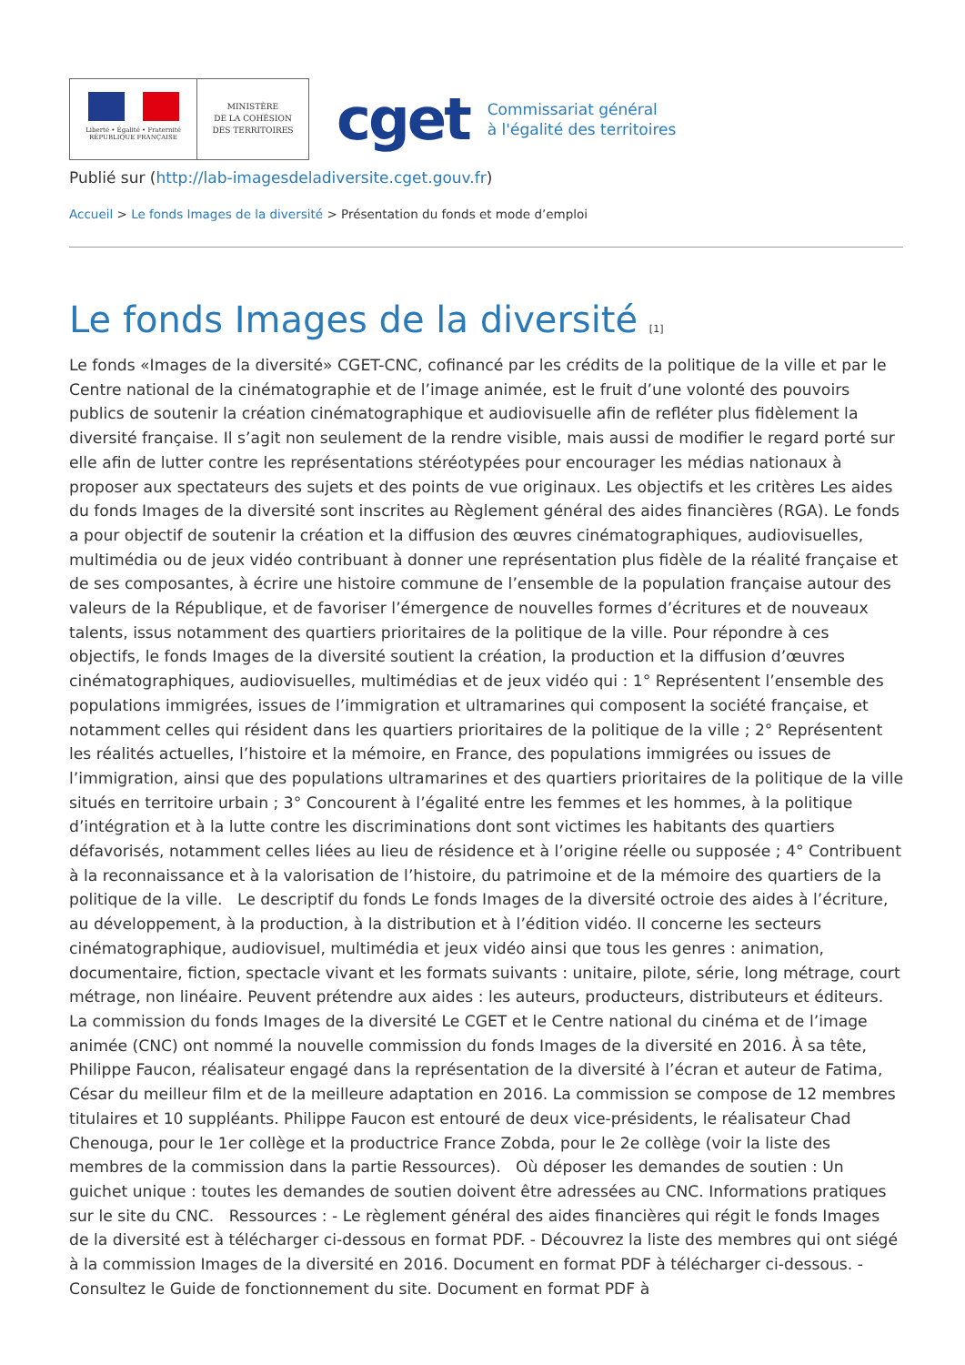Liberté • Égalité • Fraternité
RÉPUBLIQUE FRANÇAISE
MINISTÈRE
DE LA COHÉSION
DES TERRITOIRES
cget
Commissariat général
à l'égalité des territoires
Publié sur (http://lab-imagesdeladiversite.cget.gouv.fr)
Accueil > Le fonds Images de la diversité > Présentation du fonds et mode d’emploi
Le fonds Images de la diversité [1]
Le fonds «Images de la diversité» CGET-CNC, cofinancé par les crédits de la politique de la ville et par le Centre national de la cinématographie et de l’image animée, est le fruit d’une volonté des pouvoirs publics de soutenir la création cinématographique et audiovisuelle afin de refléter plus fidèlement la diversité française. Il s’agit non seulement de la rendre visible, mais aussi de modifier le regard porté sur elle afin de lutter contre les représentations stéréotypées pour encourager les médias nationaux à proposer aux spectateurs des sujets et des points de vue originaux. Les objectifs et les critères Les aides du fonds Images de la diversité sont inscrites au Règlement général des aides financières (RGA). Le fonds a pour objectif de soutenir la création et la diffusion des œuvres cinématographiques, audiovisuelles, multimédia ou de jeux vidéo contribuant à donner une représentation plus fidèle de la réalité française et de ses composantes, à écrire une histoire commune de l’ensemble de la population française autour des valeurs de la République, et de favoriser l’émergence de nouvelles formes d’écritures et de nouveaux talents, issus notamment des quartiers prioritaires de la politique de la ville. Pour répondre à ces objectifs, le fonds Images de la diversité soutient la création, la production et la diffusion d’œuvres cinématographiques, audiovisuelles, multimédias et de jeux vidéo qui : 1° Représentent l’ensemble des populations immigrées, issues de l’immigration et ultramarines qui composent la société française, et notamment celles qui résident dans les quartiers prioritaires de la politique de la ville ; 2° Représentent les réalités actuelles, l’histoire et la mémoire, en France, des populations immigrées ou issues de l’immigration, ainsi que des populations ultramarines et des quartiers prioritaires de la politique de la ville situés en territoire urbain ; 3° Concourent à l’égalité entre les femmes et les hommes, à la politique d’intégration et à la lutte contre les discriminations dont sont victimes les habitants des quartiers défavorisés, notamment celles liées au lieu de résidence et à l’origine réelle ou supposée ; 4° Contribuent à la reconnaissance et à la valorisation de l’histoire, du patrimoine et de la mémoire des quartiers de la politique de la ville. Le descriptif du fonds Le fonds Images de la diversité octroie des aides à l’écriture, au développement, à la production, à la distribution et à l’édition vidéo. Il concerne les secteurs cinématographique, audiovisuel, multimédia et jeux vidéo ainsi que tous les genres : animation, documentaire, fiction, spectacle vivant et les formats suivants : unitaire, pilote, série, long métrage, court métrage, non linéaire. Peuvent prétendre aux aides : les auteurs, producteurs, distributeurs et éditeurs. La commission du fonds Images de la diversité Le CGET et le Centre national du cinéma et de l’image animée (CNC) ont nommé la nouvelle commission du fonds Images de la diversité en 2016. À sa tête, Philippe Faucon, réalisateur engagé dans la représentation de la diversité à l’écran et auteur de Fatima, César du meilleur film et de la meilleure adaptation en 2016. La commission se compose de 12 membres titulaires et 10 suppléants. Philippe Faucon est entouré de deux vice-présidents, le réalisateur Chad Chenouga, pour le 1er collège et la productrice France Zobda, pour le 2e collège (voir la liste des membres de la commission dans la partie Ressources). Où déposer les demandes de soutien : Un guichet unique : toutes les demandes de soutien doivent être adressées au CNC. Informations pratiques sur le site du CNC. Ressources : - Le règlement général des aides financières qui régit le fonds Images de la diversité est à télécharger ci-dessous en format PDF. - Découvrez la liste des membres qui ont siégé à la commission Images de la diversité en 2016. Document en format PDF à télécharger ci-dessous. - Consultez le Guide de fonctionnement du site. Document en format PDF à